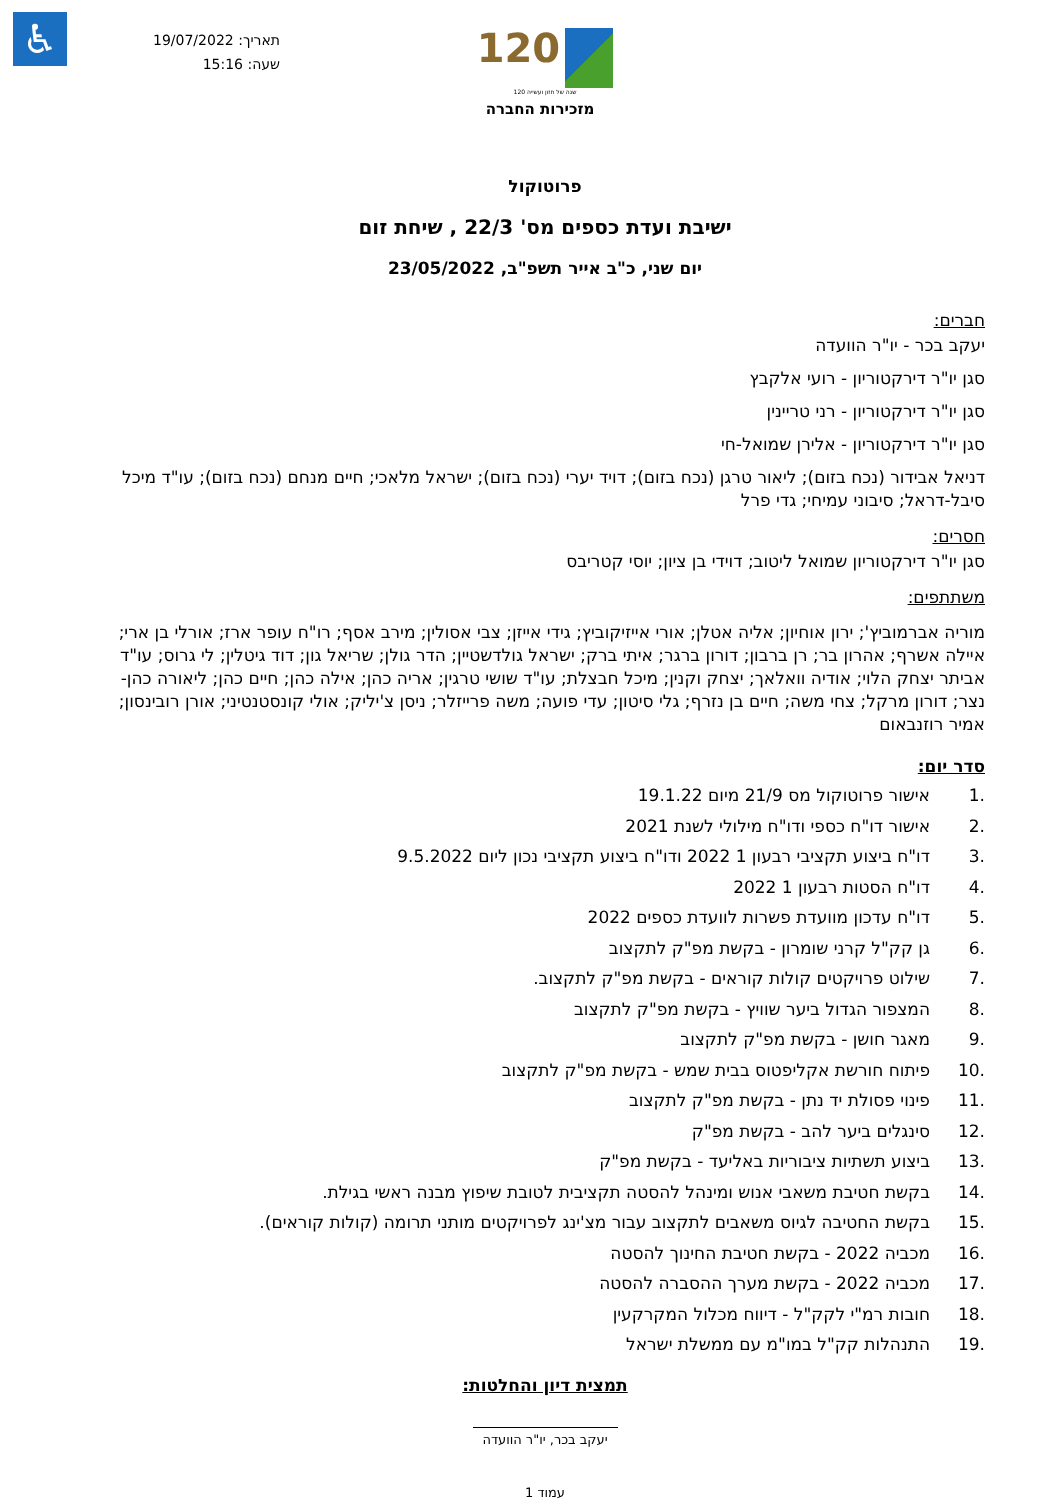♿
תאריך: 19/07/2022
שעה: 15:16
120
120 שנה של חזון ועשייה
מזכירות החברה
פרוטוקול
ישיבת ועדת כספים מס' 22/3 , שיחת זום
יום שני, כ"ב אייר תשפ"ב, 23/05/2022
חברים:
יעקב בכר - יו"ר הוועדה
סגן יו"ר דירקטוריון - רועי אלקבץ
סגן יו"ר דירקטוריון - רני טריינין
סגן יו"ר דירקטוריון - אלירן שמואל-חי
דניאל אבידור (נכח בזום); ליאור טרגן (נכח בזום); דויד יערי (נכח בזום); ישראל מלאכי; חיים מנחם (נכח בזום); עו"ד מיכל סיבל-דראל; סיבוני עמיחי; גדי פרל
חסרים:
סגן יו"ר דירקטוריון שמואל ליטוב; דוידי בן ציון; יוסי קטריבס
משתתפים:
מוריה אברמוביץ'; ירון אוחיון; אליה אטלן; אורי אייזיקוביץ; גידי אייזן; צבי אסולין; מירב אסף; רו"ח עופר ארז; אורלי בן ארי; איילה אשרף; אהרון בר; רן ברבון; דורון ברגר; איתי ברק; ישראל גולדשטיין; הדר גולן; שריאל גון; דוד גיטלין; לי גרוס; עו"ד אביתר יצחק הלוי; אודיה וואלאך; יצחק וקנין; מיכל חבצלת; עו"ד שושי טרגין; אריה כהן; אילה כהן; חיים כהן; ליאורה כהן-נצר; דורון מרקל; צחי משה; חיים בן נזרף; גלי סיטון; עדי פועה; משה פרייזלר; ניסן צ'יליק; אולי קונסטנטיני; אורן רובינסון; אמיר רוזנבאום
סדר יום:
.1 אישור פרוטוקול מס 21/9 מיום 19.1.22
.2 אישור דו"ח כספי ודו"ח מילולי לשנת 2021
.3 דו"ח ביצוע תקציבי רבעון 1 2022 ודו"ח ביצוע תקציבי נכון ליום 9.5.2022
.4 דו"ח הסטות רבעון 1 2022
.5 דו"ח עדכון מוועדת פשרות לוועדת כספים 2022
.6 גן קק"ל קרני שומרון - בקשת מפ"ק לתקצוב
.7 שילוט פרויקטים קולות קוראים - בקשת מפ"ק לתקצוב.
.8 המצפור הגדול ביער שוויץ - בקשת מפ"ק לתקצוב
.9 מאגר חושן - בקשת מפ"ק לתקצוב
.10 פיתוח חורשת אקליפטוס בבית שמש - בקשת מפ"ק לתקצוב
.11 פינוי פסולת יד נתן - בקשת מפ"ק לתקצוב
.12 סינגלים ביער להב - בקשת מפ"ק
.13 ביצוע תשתיות ציבוריות באליעד - בקשת מפ"ק
.14 בקשת חטיבת משאבי אנוש ומינהל להסטה תקציבית לטובת שיפוץ מבנה ראשי בגילת.
.15 בקשת החטיבה לגיוס משאבים לתקצוב עבור מצ'ינג לפרויקטים מותני תרומה (קולות קוראים).
.16 מכביה 2022 - בקשת חטיבת החינוך להסטה
.17 מכביה 2022 - בקשת מערך ההסברה להסטה
.18 חובות רמ"י לקק"ל - דיווח מכלול המקרקעין
.19 התנהלות קק"ל במו"מ עם ממשלת ישראל
תמצית דיון והחלטות:
יעקב בכר, יו"ר הוועדה
עמוד 1